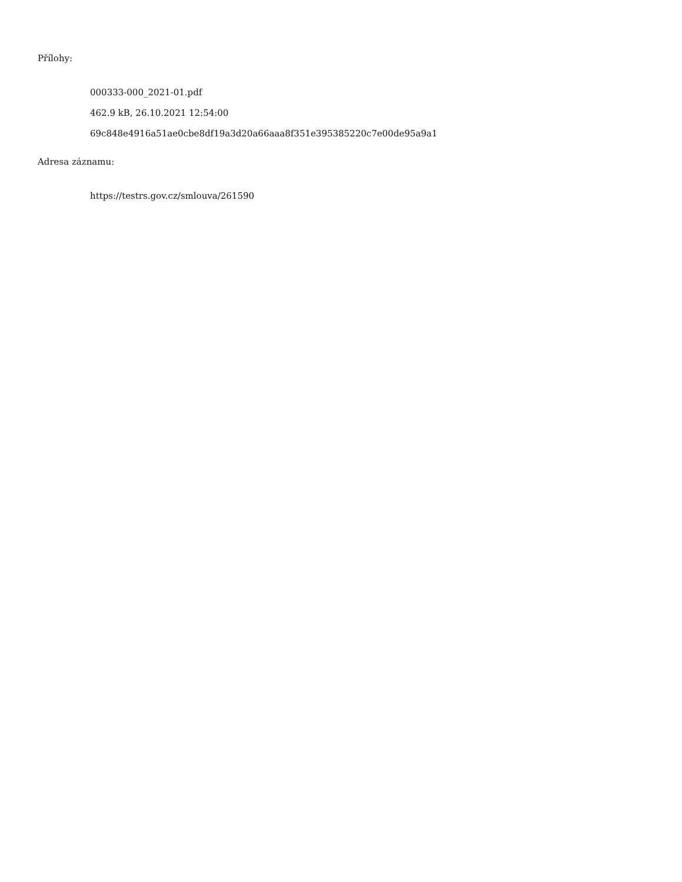Přílohy:
000333-000_2021-01.pdf
462.9 kB, 26.10.2021 12:54:00
69c848e4916a51ae0cbe8df19a3d20a66aaa8f351e395385220c7e00de95a9a1
Adresa záznamu:
https://testrs.gov.cz/smlouva/261590